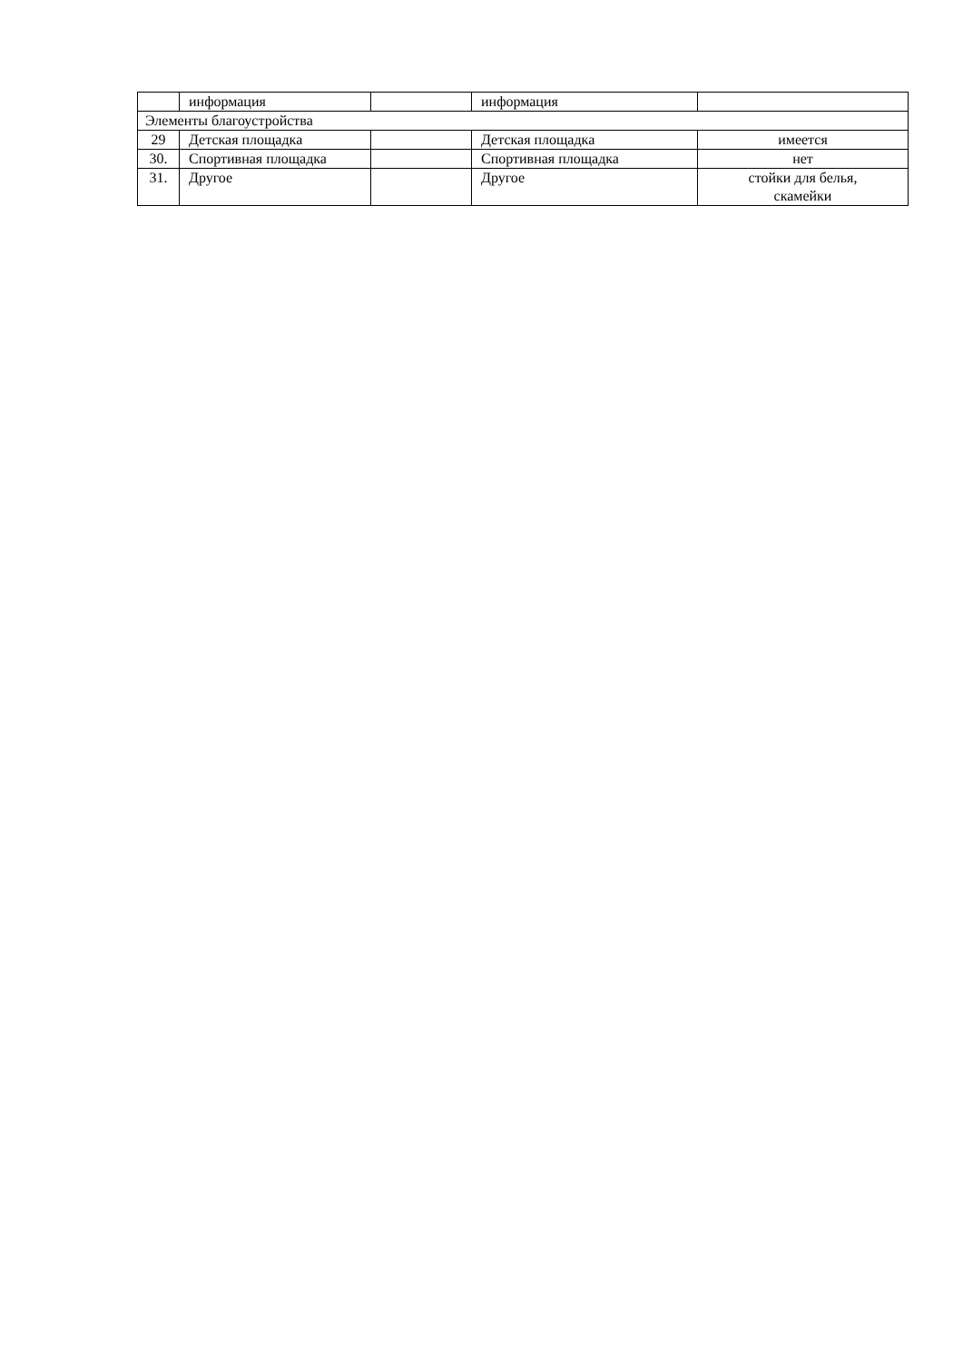| | информация | | информация | |
| Элементы благоустройства | | | | |
| 29 | Детская площадка | | Детская площадка | имеется |
| 30. | Спортивная площадка | | Спортивная площадка | нет |
| 31. | Другое | | Другое | стойки для белья, скамейки |